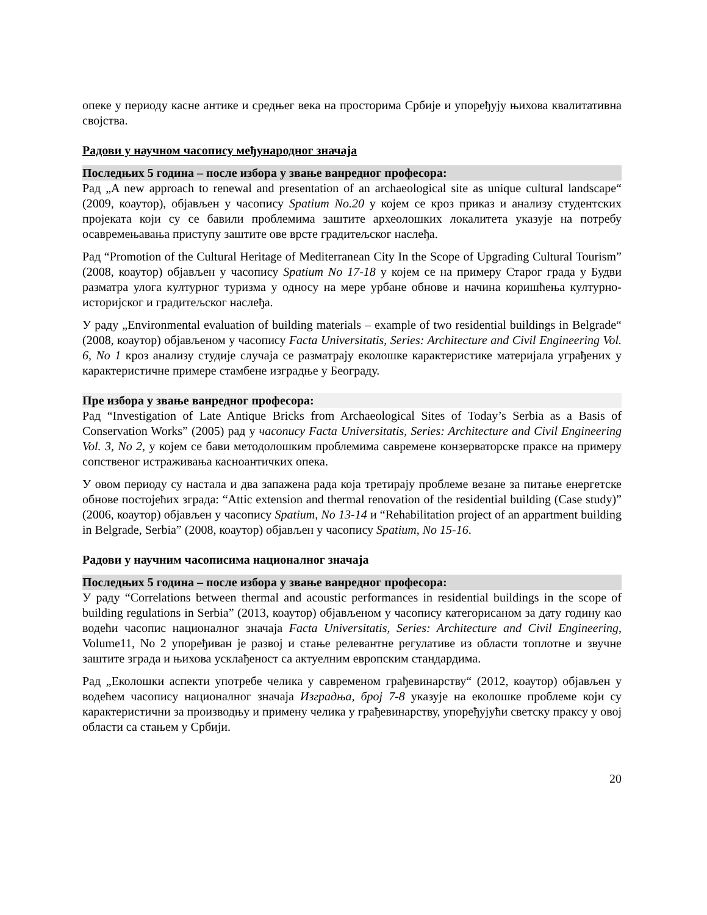опеке у периоду касне антике и средњег века на просторима Србије и упоређују њихова квалитативна својства.
Радови у научном часопису међународног значаја
Последњих 5 година – после избора у звање ванредног професора:
Рад „A new approach to renewal and presentation of an archaeological site as unique cultural landscape“ (2009, коаутор), објављен у часопису Spatium No.20 у којем се кроз приказ и анализу студентских пројеката који су се бавили проблемима заштите археолошких локалитета указује на потребу осавремењавања приступу заштите ове врсте градитељског наслеђа.
Рад “Promotion of the Cultural Heritage of Mediterranean City In the Scope of Upgrading Cultural Tourism” (2008, коаутор) објављен у часопису Spatium No 17-18 у којем се на примеру Старог града у Будви разматра улога културног туризма у односу на мере урбане обнове и начина коришћења културно-историјског и градитељског наслеђа.
У раду „Environmental evaluation of building materials – example of two residential buildings in Belgrade“ (2008, коаутор) објављеном у часопису Facta Universitatis, Series: Architecture and Civil Engineering Vol. 6, No 1 кроз анализу студије случаја се разматрају еколошке карактеристике материјала уграђених у карактеристичне примере стамбене изградње у Београду.
Пре избора у звање ванредног професора:
Рад “Investigation of Late Antique Bricks from Archaeological Sites of Today’s Serbia as a Basis of Conservation Works” (2005) рад у часопису Facta Universitatis, Series: Architecture and Civil Engineering Vol. 3, No 2, у којем се бави методолошким проблемима савремене конзерваторске праксе на примеру сопственог истраживања касноантичких опека.
У овом периоду су настала и два запажена рада која третирају проблеме везане за питање енергетске обнове постојећих зграда: “Attic extension and thermal renovation of the residential building (Case study)” (2006, коаутор) објављен у часопису Spatium, No 13-14 и “Rehabilitation project of an appartment building in Belgrade, Serbia” (2008, коаутор) објављен у часопису Spatium, No 15-16.
Радови у научним часописима националног значаја
Последњих 5 година – после избора у звање ванредног професора:
У раду “Correlations between thermal and acoustic performances in residential buildings in the scope of building regulations in Serbia” (2013, коаутор) објављеном у часопису категорисаном за дату годину као водећи часопис националног значаја Facta Universitatis, Series: Architecture and Civil Engineering, Volume11, No 2 упоређиван је развој и стање релевантне регулативе из области топлотне и звучне заштите зграда и њихова усклађеност са актуелним европским стандардима.
Рад „Еколошки аспекти употребе челика у савременом грађевинарству“ (2012, коаутор) објављен у водећем часопису националног значаја Изградња, број 7-8 указује на еколошке проблеме који су карактеристични за производњу и примену челика у грађевинарству, упоређујући светску праксу у овој области са стањем у Србији.
20